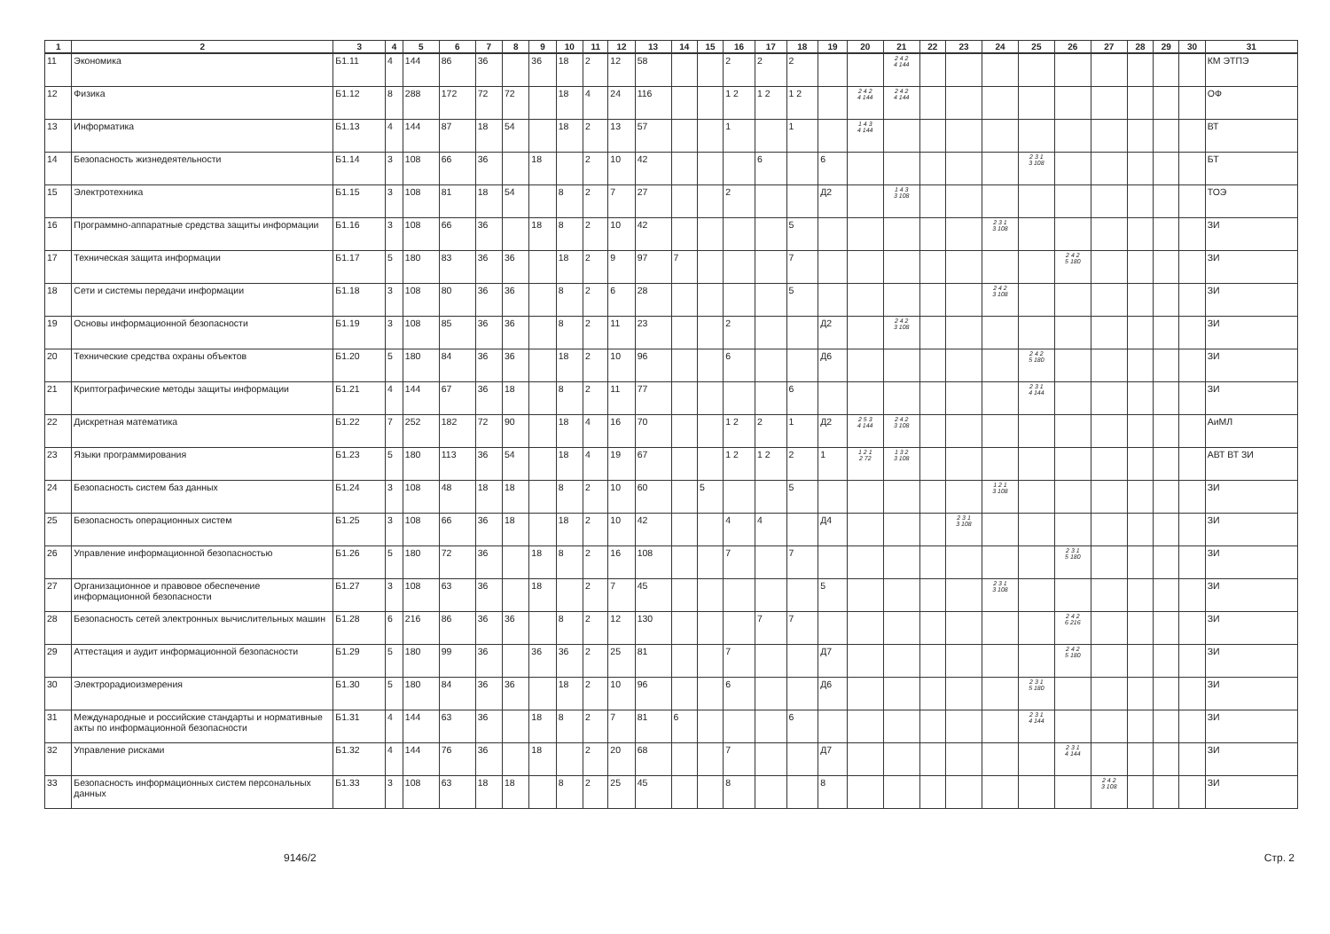| 1 | 2 | 3 | 4 | 5 | 6 | 7 | 8 | 9 | 10 | 11 | 12 | 13 | 14 | 15 | 16 | 17 | 18 | 19 | 20 | 21 | 22 | 23 | 24 | 25 | 26 | 27 | 28 | 29 | 30 | 31 |
| --- | --- | --- | --- | --- | --- | --- | --- | --- | --- | --- | --- | --- | --- | --- | --- | --- | --- | --- | --- | --- | --- | --- | --- | --- | --- | --- | --- | --- | --- | --- |
| 11 | Экономика | Б1.11 | 4 | 144 | 86 | 36 | | 36 | 18 | 2 | 12 | 58 | | | 2 | 2 | 2 | | | 2 4 2 4 144 | | | | | | | | | | КМ ЭТПЭ |
| 12 | Физика | Б1.12 | 8 | 288 | 172 | 72 | 72 | | 18 | 4 | 24 | 116 | | | 1 2 | 1 2 | 1 2 | | 2 4 2 4 144 | 2 4 2 4 144 | | | | | | | | | | ОФ |
| 13 | Информатика | Б1.13 | 4 | 144 | 87 | 18 | 54 | | 18 | 2 | 13 | 57 | | | 1 | | 1 | | 1 4 3 4 144 | | | | | | | | | | | ВТ |
| 14 | Безопасность жизнедеятельности | Б1.14 | 3 | 108 | 66 | 36 | | 18 | | 2 | 10 | 42 | | | | 6 | | 6 | | | | | | 2 3 1 3 108 | | | | | | БТ |
| 15 | Электротехника | Б1.15 | 3 | 108 | 81 | 18 | 54 | | 8 | 2 | 7 | 27 | | | 2 | | | Д2 | | 1 4 3 3 108 | | | | | | | | | | ТОЭ |
| 16 | Программно-аппаратные средства защиты информации | Б1.16 | 3 | 108 | 66 | 36 | | 18 | 8 | 2 | 10 | 42 | | | | | 5 | | | | | | 2 3 1 3 108 | | | | | | | ЗИ |
| 17 | Техническая защита информации | Б1.17 | 5 | 180 | 83 | 36 | 36 | | 18 | 2 | 9 | 97 | 7 | | | | 7 | | | | | | | | 2 4 2 5 180 | | | | | ЗИ |
| 18 | Сети и системы передачи информации | Б1.18 | 3 | 108 | 80 | 36 | 36 | | 8 | 2 | 6 | 28 | | | | | 5 | | | | | | 2 4 2 3 108 | | | | | | | ЗИ |
| 19 | Основы информационной безопасности | Б1.19 | 3 | 108 | 85 | 36 | 36 | | 8 | 2 | 11 | 23 | | | 2 | | | Д2 | | 2 4 2 3 108 | | | | | | | | | | ЗИ |
| 20 | Технические средства охраны объектов | Б1.20 | 5 | 180 | 84 | 36 | 36 | | 18 | 2 | 10 | 96 | | | 6 | | | Д6 | | | | | | 2 4 2 5 180 | | | | | | ЗИ |
| 21 | Криптографические методы защиты информации | Б1.21 | 4 | 144 | 67 | 36 | 18 | | 8 | 2 | 11 | 77 | | | | | 6 | | | | | | | 2 3 1 4 144 | | | | | | ЗИ |
| 22 | Дискретная математика | Б1.22 | 7 | 252 | 182 | 72 | 90 | | 18 | 4 | 16 | 70 | | | 1 2 | 2 | 1 | Д2 | 2 5 3 4 144 | 2 4 2 3 108 | | | | | | | | | | АиМЛ |
| 23 | Языки программирования | Б1.23 | 5 | 180 | 113 | 36 | 54 | | 18 | 4 | 19 | 67 | | | 1 2 | 1 2 | 2 | 1 | 1 2 1 2 72 | 1 3 2 3 108 | | | | | | | | | | АВТ ВТ ЗИ |
| 24 | Безопасность систем баз данных | Б1.24 | 3 | 108 | 48 | 18 | 18 | | 8 | 2 | 10 | 60 | | 5 | | | 5 | | | | | | 1 2 1 3 108 | | | | | | | ЗИ |
| 25 | Безопасность операционных систем | Б1.25 | 3 | 108 | 66 | 36 | 18 | | 18 | 2 | 10 | 42 | | | 4 | 4 | | Д4 | | | | 2 3 1 3 108 | | | | | | | | ЗИ |
| 26 | Управление информационной безопасностью | Б1.26 | 5 | 180 | 72 | 36 | | 18 | 8 | 2 | 16 | 108 | | | 7 | | 7 | | | | | | | | 2 3 1 5 180 | | | | | ЗИ |
| 27 | Организационное и правовое обеспечение информационной безопасности | Б1.27 | 3 | 108 | 63 | 36 | | 18 | | 2 | 7 | 45 | | | | | | 5 | | | | | 2 3 1 3 108 | | | | | | | ЗИ |
| 28 | Безопасность сетей электронных вычислительных машин | Б1.28 | 6 | 216 | 86 | 36 | 36 | | 8 | 2 | 12 | 130 | | | | 7 | 7 | | | | | | | | 2 4 2 6 216 | | | | | ЗИ |
| 29 | Аттестация и аудит информационной безопасности | Б1.29 | 5 | 180 | 99 | 36 | | 36 | 36 | 2 | 25 | 81 | | | 7 | | | Д7 | | | | | | | 2 4 2 5 180 | | | | | ЗИ |
| 30 | Электрорадиоизмерения | Б1.30 | 5 | 180 | 84 | 36 | 36 | | 18 | 2 | 10 | 96 | | | 6 | | | Д6 | | | | | | 2 3 1 5 180 | | | | | | ЗИ |
| 31 | Международные и российские стандарты и нормативные акты по информационной безопасности | Б1.31 | 4 | 144 | 63 | 36 | | 18 | 8 | 2 | 7 | 81 | 6 | | | | 6 | | | | | | | 2 3 1 4 144 | | | | | | ЗИ |
| 32 | Управление рисками | Б1.32 | 4 | 144 | 76 | 36 | | 18 | | 2 | 20 | 68 | | | 7 | | | Д7 | | | | | | | 2 3 1 4 144 | | | | | ЗИ |
| 33 | Безопасность информационных систем персональных данных | Б1.33 | 3 | 108 | 63 | 18 | 18 | | 8 | 2 | 25 | 45 | | | 8 | | | 8 | | | | | | | | 2 4 2 3 108 | | | | ЗИ |
9146/2 Стр. 2